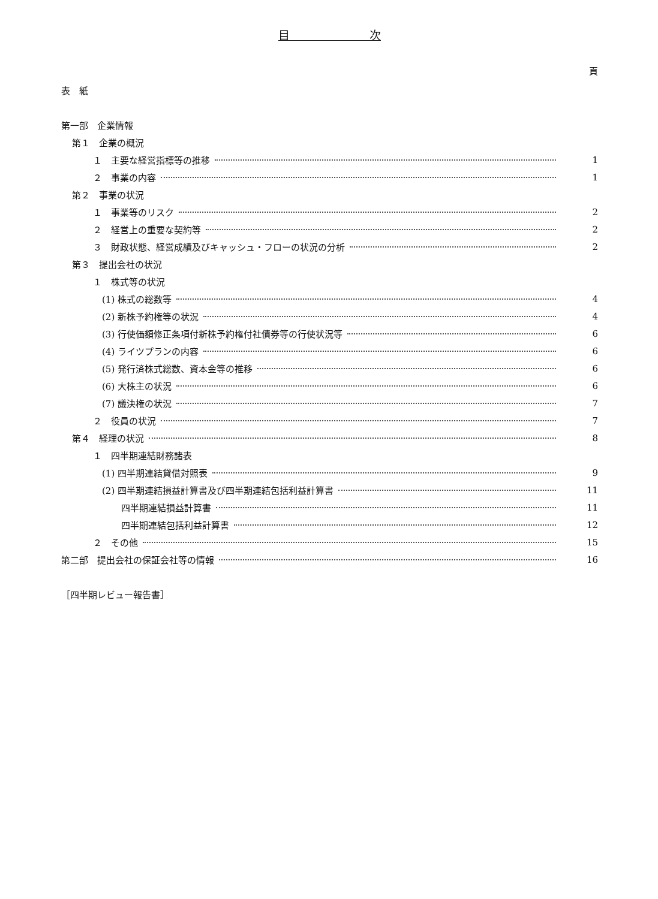目　　　　　　　次
頁
表　紙
第一部　企業情報
第１　企業の概況
１　主要な経営指標等の推移 1
２　事業の内容 1
第２　事業の状況
１　事業等のリスク 2
２　経営上の重要な契約等 2
３　財政状態、経営成績及びキャッシュ・フローの状況の分析 2
第３　提出会社の状況
１　株式等の状況
(1) 株式の総数等 4
(2) 新株予約権等の状況 4
(3) 行使価額修正条項付新株予約権付社債券等の行使状況等 6
(4) ライツプランの内容 6
(5) 発行済株式総数、資本金等の推移 6
(6) 大株主の状況 6
(7) 議決権の状況 7
２　役員の状況 7
第４　経理の状況 8
１　四半期連結財務諸表
(1) 四半期連結貸借対照表 9
(2) 四半期連結損益計算書及び四半期連結包括利益計算書 11
四半期連結損益計算書 11
四半期連結包括利益計算書 12
２　その他 15
第二部　提出会社の保証会社等の情報 16
［四半期レビュー報告書］